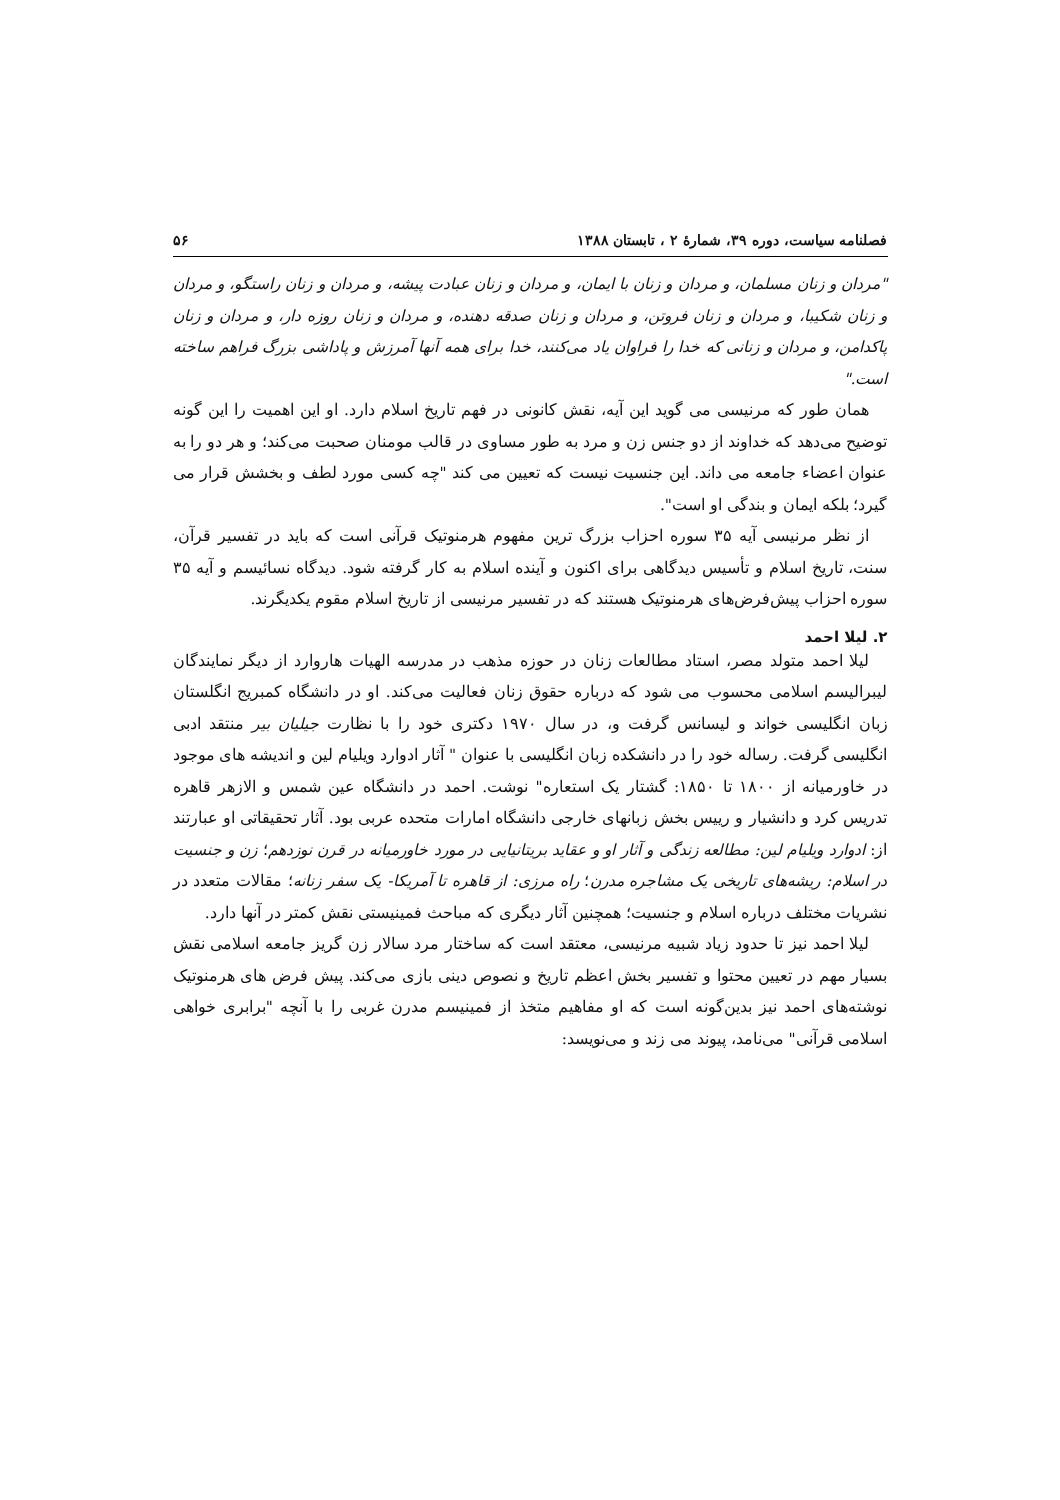فصلنامه سیاست، دوره ۳۹، شمارهٔ ۲ ، تابستان ۱۳۸۸ ۵۶
"مردان و زنان مسلمان، و مردان و زنان با ایمان، و مردان و زنان عبادت پیشه، و مردان و زنان راستگو، و مردان و زنان شکیبا، و مردان و زنان فروتن، و مردان و زنان صدقه دهنده، و مردان و زنان روزه دار، و مردان و زنان پاکدامن، و مردان و زنانی که خدا را فراوان یاد می‌کنند، خدا برای همه آنها آمرزش و پاداشی بزرگ فراهم ساخته است."
همان طور که مرنیسی می گوید این آیه، نقش کانونی در فهم تاریخ اسلام دارد. او این اهمیت را این گونه توضیح می‌دهد که خداوند از دو جنس زن و مرد به طور مساوی در قالب مومنان صحبت می‌کند؛ و هر دو را به عنوان اعضاء جامعه می داند. این جنسیت نیست که تعیین می کند "چه کسی مورد لطف و بخشش قرار می گیرد؛ بلکه ایمان و بندگی او است".
از نظر مرنیسی آیه ۳۵ سوره احزاب بزرگ ترین مفهوم هرمنوتیک قرآنی است که باید در تفسیر قرآن، سنت، تاریخ اسلام و تأسیس دیدگاهی برای اکنون و آینده اسلام به کار گرفته شود. دیدگاه نسائیسم و آیه ۳۵ سوره احزاب پیش‌فرض‌های هرمنوتیک هستند که در تفسیر مرنیسی از تاریخ اسلام مقوم یکدیگرند.
۲. لیلا احمد
لیلا احمد متولد مصر، استاد مطالعات زنان در حوزه مذهب در مدرسه الهیات هاروارد از دیگر نمایندگان لیبرالیسم اسلامی محسوب می شود که درباره حقوق زنان فعالیت می‌کند. او در دانشگاه کمبریج انگلستان زبان انگلیسی خواند و لیسانس گرفت و، در سال ۱۹۷۰ دکتری خود را با نظارت جیلیان بیر منتقد ادبی انگلیسی گرفت. رساله خود را در دانشکده زبان انگلیسی با عنوان " آثار ادوارد ویلیام لین و اندیشه های موجود در خاورمیانه از ۱۸۰۰ تا ۱۸۵۰: گشتار یک استعاره" نوشت. احمد در دانشگاه عین شمس و الازهر قاهره تدریس کرد و دانشیار و رییس بخش زبانهای خارجی دانشگاه امارات متحده عربی بود. آثار تحقیقاتی او عبارتند از: ادوارد ویلیام لین: مطالعه زندگی و آثار او و عقاید بریتانیایی در مورد خاورمیانه در قرن نوزدهم؛ زن و جنسیت در اسلام: ریشه‌های تاریخی یک مشاجره مدرن؛ راه مرزی: از قاهره تا آمریکا- یک سفر زنانه؛ مقالات متعدد در نشریات مختلف درباره اسلام و جنسیت؛ همچنین آثار دیگری که مباحث فمینیستی نقش کمتر در آنها دارد.
لیلا احمد نیز تا حدود زیاد شبیه مرنیسی، معتقد است که ساختار مرد سالار زن گریز جامعه اسلامی نقش بسیار مهم در تعیین محتوا و تفسیر بخش اعظم تاریخ و نصوص دینی بازی می‌کند. پیش فرض های هرمنوتیک نوشته‌های احمد نیز بدین‌گونه است که او مفاهیم متخذ از فمینیسم مدرن غربی را با آنچه "برابری خواهی اسلامی قرآنی" می‌نامد، پیوند می زند و می‌نویسد: